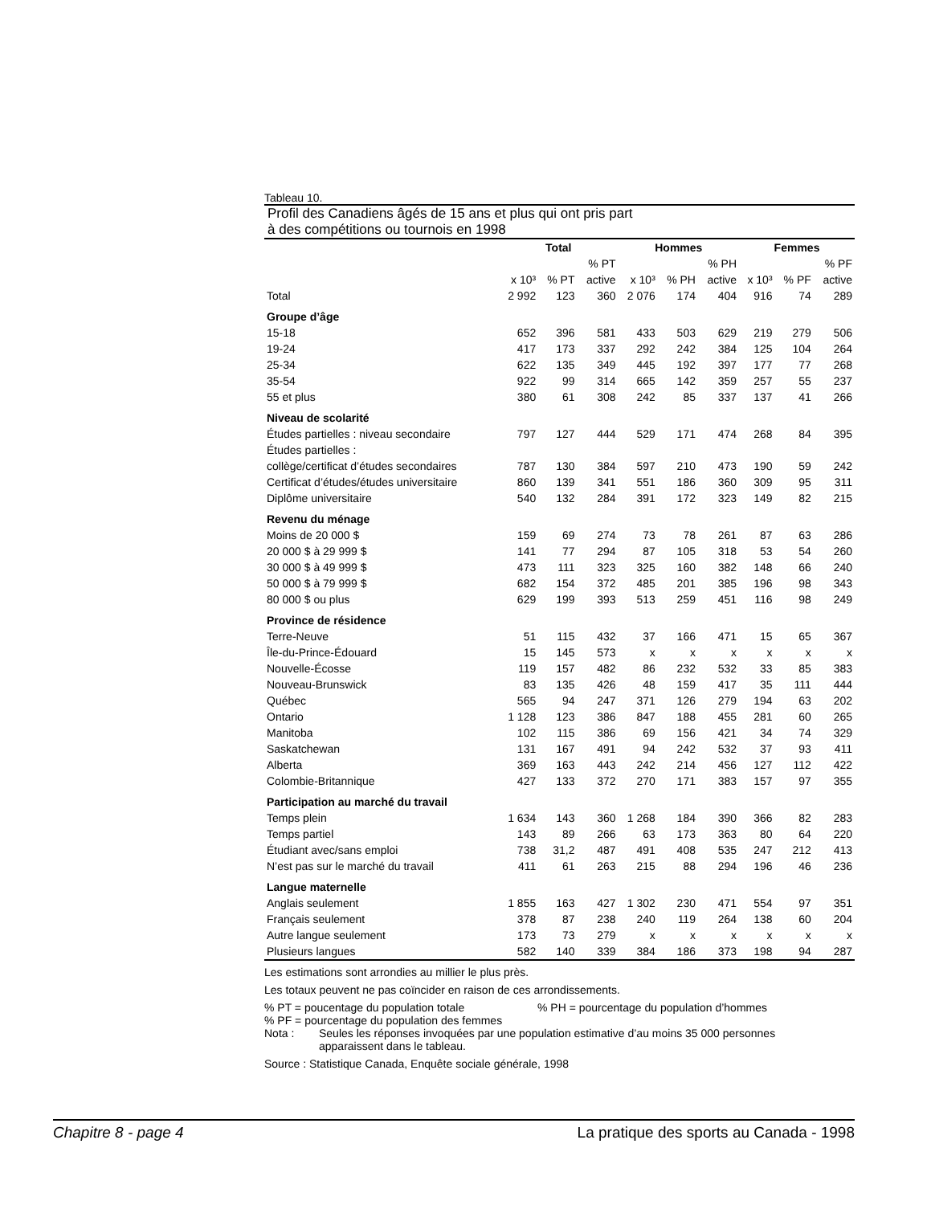Tableau 10.
Profil des Canadiens âgés de 15 ans et plus qui ont pris part
à des compétitions ou tournois en 1998
| | Total | | | Hommes | | | Femmes | | |
| | | | % PT | | | % PH | | | % PF |
| | x 10³ | % PT | active | x 10³ | % PH | active | x 10³ | % PF | active |
| Total | 2 992 | 123 | 360 | 2 076 | 174 | 404 | 916 | 74 | 289 |
| Groupe d’âge | | | | | | | | | |
| 15-18 | 652 | 396 | 581 | 433 | 503 | 629 | 219 | 279 | 506 |
| 19-24 | 417 | 173 | 337 | 292 | 242 | 384 | 125 | 104 | 264 |
| 25-34 | 622 | 135 | 349 | 445 | 192 | 397 | 177 | 77 | 268 |
| 35-54 | 922 | 99 | 314 | 665 | 142 | 359 | 257 | 55 | 237 |
| 55 et plus | 380 | 61 | 308 | 242 | 85 | 337 | 137 | 41 | 266 |
| Niveau de scolarité | | | | | | | | | |
| Études partielles : niveau secondaire | 797 | 127 | 444 | 529 | 171 | 474 | 268 | 84 | 395 |
| Études partielles : | | | | | | | | | |
| collège/certificat d’études secondaires | 787 | 130 | 384 | 597 | 210 | 473 | 190 | 59 | 242 |
| Certificat d’études/études universitaire | 860 | 139 | 341 | 551 | 186 | 360 | 309 | 95 | 311 |
| Diplôme universitaire | 540 | 132 | 284 | 391 | 172 | 323 | 149 | 82 | 215 |
| Revenu du ménage | | | | | | | | | |
| Moins de 20 000 $ | 159 | 69 | 274 | 73 | 78 | 261 | 87 | 63 | 286 |
| 20 000 $ à 29 999 $ | 141 | 77 | 294 | 87 | 105 | 318 | 53 | 54 | 260 |
| 30 000 $ à 49 999 $ | 473 | 111 | 323 | 325 | 160 | 382 | 148 | 66 | 240 |
| 50 000 $ à 79 999 $ | 682 | 154 | 372 | 485 | 201 | 385 | 196 | 98 | 343 |
| 80 000 $ ou plus | 629 | 199 | 393 | 513 | 259 | 451 | 116 | 98 | 249 |
| Province de résidence | | | | | | | | | |
| Terre-Neuve | 51 | 115 | 432 | 37 | 166 | 471 | 15 | 65 | 367 |
| Île-du-Prince-Édouard | 15 | 145 | 573 | x | x | x | x | x | x |
| Nouvelle-Écosse | 119 | 157 | 482 | 86 | 232 | 532 | 33 | 85 | 383 |
| Nouveau-Brunswick | 83 | 135 | 426 | 48 | 159 | 417 | 35 | 111 | 444 |
| Québec | 565 | 94 | 247 | 371 | 126 | 279 | 194 | 63 | 202 |
| Ontario | 1 128 | 123 | 386 | 847 | 188 | 455 | 281 | 60 | 265 |
| Manitoba | 102 | 115 | 386 | 69 | 156 | 421 | 34 | 74 | 329 |
| Saskatchewan | 131 | 167 | 491 | 94 | 242 | 532 | 37 | 93 | 411 |
| Alberta | 369 | 163 | 443 | 242 | 214 | 456 | 127 | 112 | 422 |
| Colombie-Britannique | 427 | 133 | 372 | 270 | 171 | 383 | 157 | 97 | 355 |
| Participation au marché du travail | | | | | | | | | |
| Temps plein | 1 634 | 143 | 360 | 1 268 | 184 | 390 | 366 | 82 | 283 |
| Temps partiel | 143 | 89 | 266 | 63 | 173 | 363 | 80 | 64 | 220 |
| Étudiant avec/sans emploi | 738 | 31,2 | 487 | 491 | 408 | 535 | 247 | 212 | 413 |
| N’est pas sur le marché du travail | 411 | 61 | 263 | 215 | 88 | 294 | 196 | 46 | 236 |
| Langue maternelle | | | | | | | | | |
| Anglais seulement | 1 855 | 163 | 427 | 1 302 | 230 | 471 | 554 | 97 | 351 |
| Français seulement | 378 | 87 | 238 | 240 | 119 | 264 | 138 | 60 | 204 |
| Autre langue seulement | 173 | 73 | 279 | x | x | x | x | x | x |
| Plusieurs langues | 582 | 140 | 339 | 384 | 186 | 373 | 198 | 94 | 287 |
Les estimations sont arrondies au millier le plus près.
Les totaux peuvent ne pas coïncider en raison de ces arrondissements.
% PT = poucentage du population totale % PH = pourcentage du population d’hommes
% PF = pourcentage du population des femmes
Nota : Seules les réponses invoquées par une population estimative d’au moins 35 000 personnes
apparaissent dans le tableau.
Source : Statistique Canada, Enquête sociale générale, 1998
Chapitre 8 - page 4 La pratique des sports au Canada - 1998